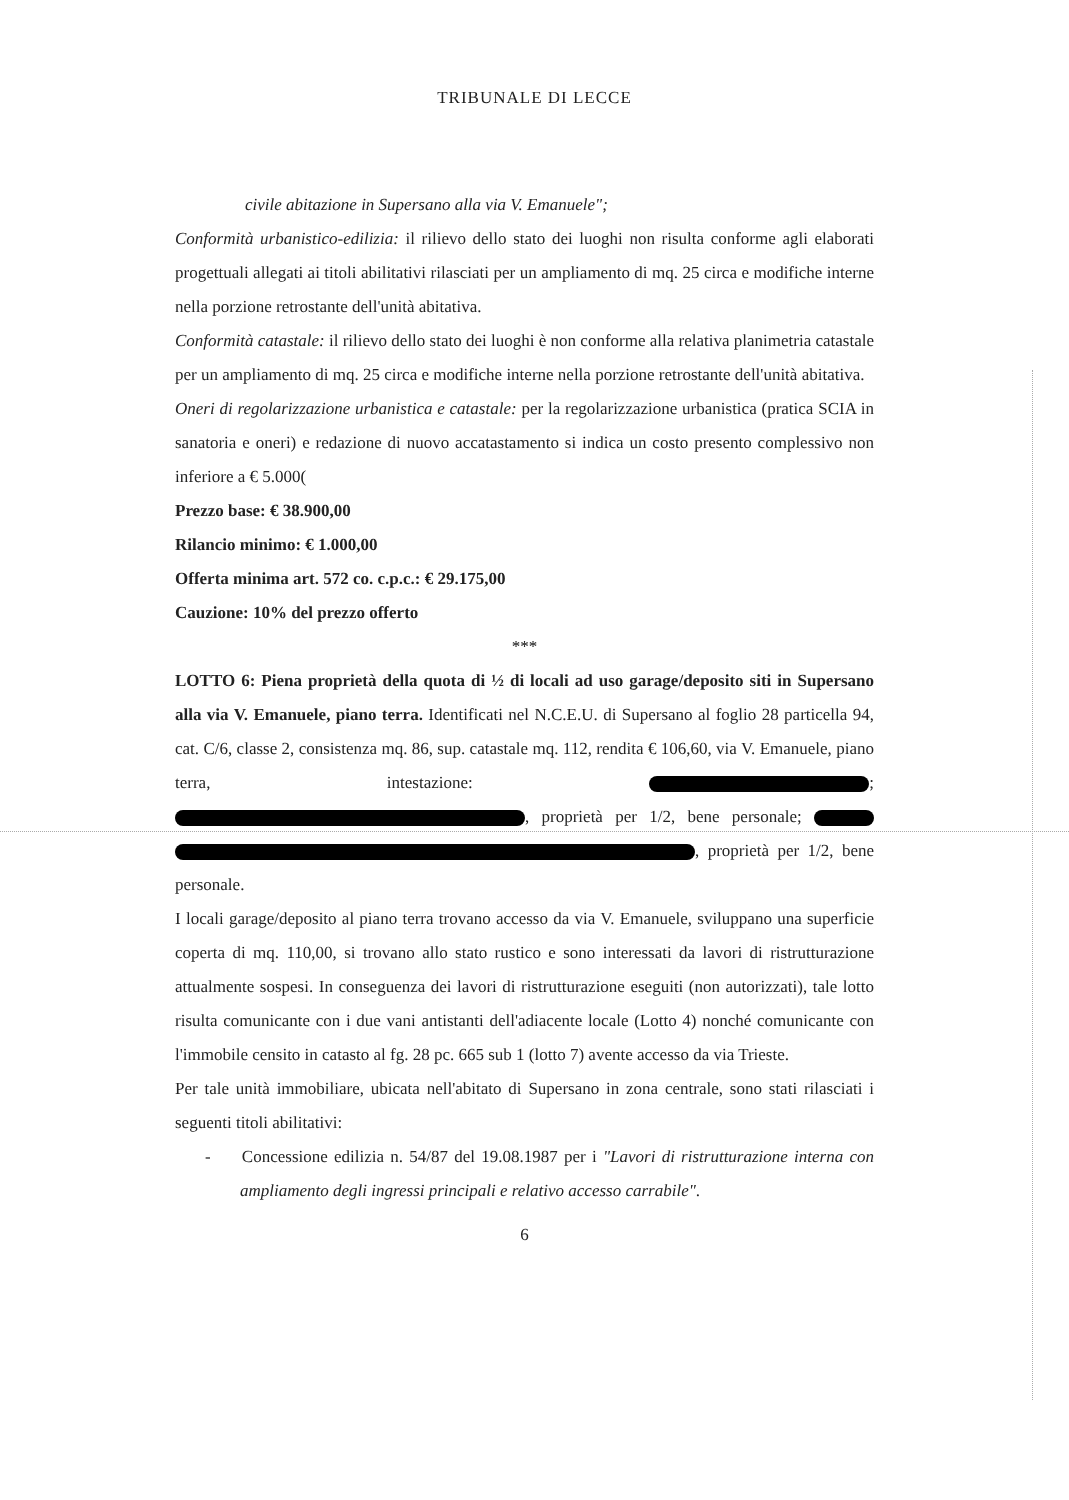TRIBUNALE DI LECCE
civile abitazione in Supersano alla via V. Emanuele";
Conformità urbanistico-edilizia: il rilievo dello stato dei luoghi non risulta conforme agli elaborati progettuali allegati ai titoli abilitativi rilasciati per un ampliamento di mq. 25 circa e modifiche interne nella porzione retrostante dell'unità abitativa.
Conformità catastale: il rilievo dello stato dei luoghi è non conforme alla relativa planimetria catastale per un ampliamento di mq. 25 circa e modifiche interne nella porzione retrostante dell'unità abitativa.
Oneri di regolarizzazione urbanistica e catastale: per la regolarizzazione urbanistica (pratica SCIA in sanatoria e oneri) e redazione di nuovo accatastamento si indica un costo presento complessivo non inferiore a € 5.000(
Prezzo base: € 38.900,00
Rilancio minimo: € 1.000,00
Offerta minima art. 572 co. c.p.c.: € 29.175,00
Cauzione: 10% del prezzo offerto
***
LOTTO 6: Piena proprietà della quota di ½ di locali ad uso garage/deposito siti in Supersano alla via V. Emanuele, piano terra. Identificati nel N.C.E.U. di Supersano al foglio 28 particella 94, cat. C/6, classe 2, consistenza mq. 86, sup. catastale mq. 112, rendita € 106,60, via V. Emanuele, piano terra, intestazione: ; , proprietà per 1/2, bene personale; , proprietà per 1/2, bene personale.
I locali garage/deposito al piano terra trovano accesso da via V. Emanuele, sviluppano una superficie coperta di mq. 110,00, si trovano allo stato rustico e sono interessati da lavori di ristrutturazione attualmente sospesi. In conseguenza dei lavori di ristrutturazione eseguiti (non autorizzati), tale lotto risulta comunicante con i due vani antistanti dell'adiacente locale (Lotto 4) nonché comunicante con l'immobile censito in catasto al fg. 28 pc. 665 sub 1 (lotto 7) avente accesso da via Trieste.
Per tale unità immobiliare, ubicata nell'abitato di Supersano in zona centrale, sono stati rilasciati i seguenti titoli abilitativi:
- Concessione edilizia n. 54/87 del 19.08.1987 per i "Lavori di ristrutturazione interna con ampliamento degli ingressi principali e relativo accesso carrabile".
6